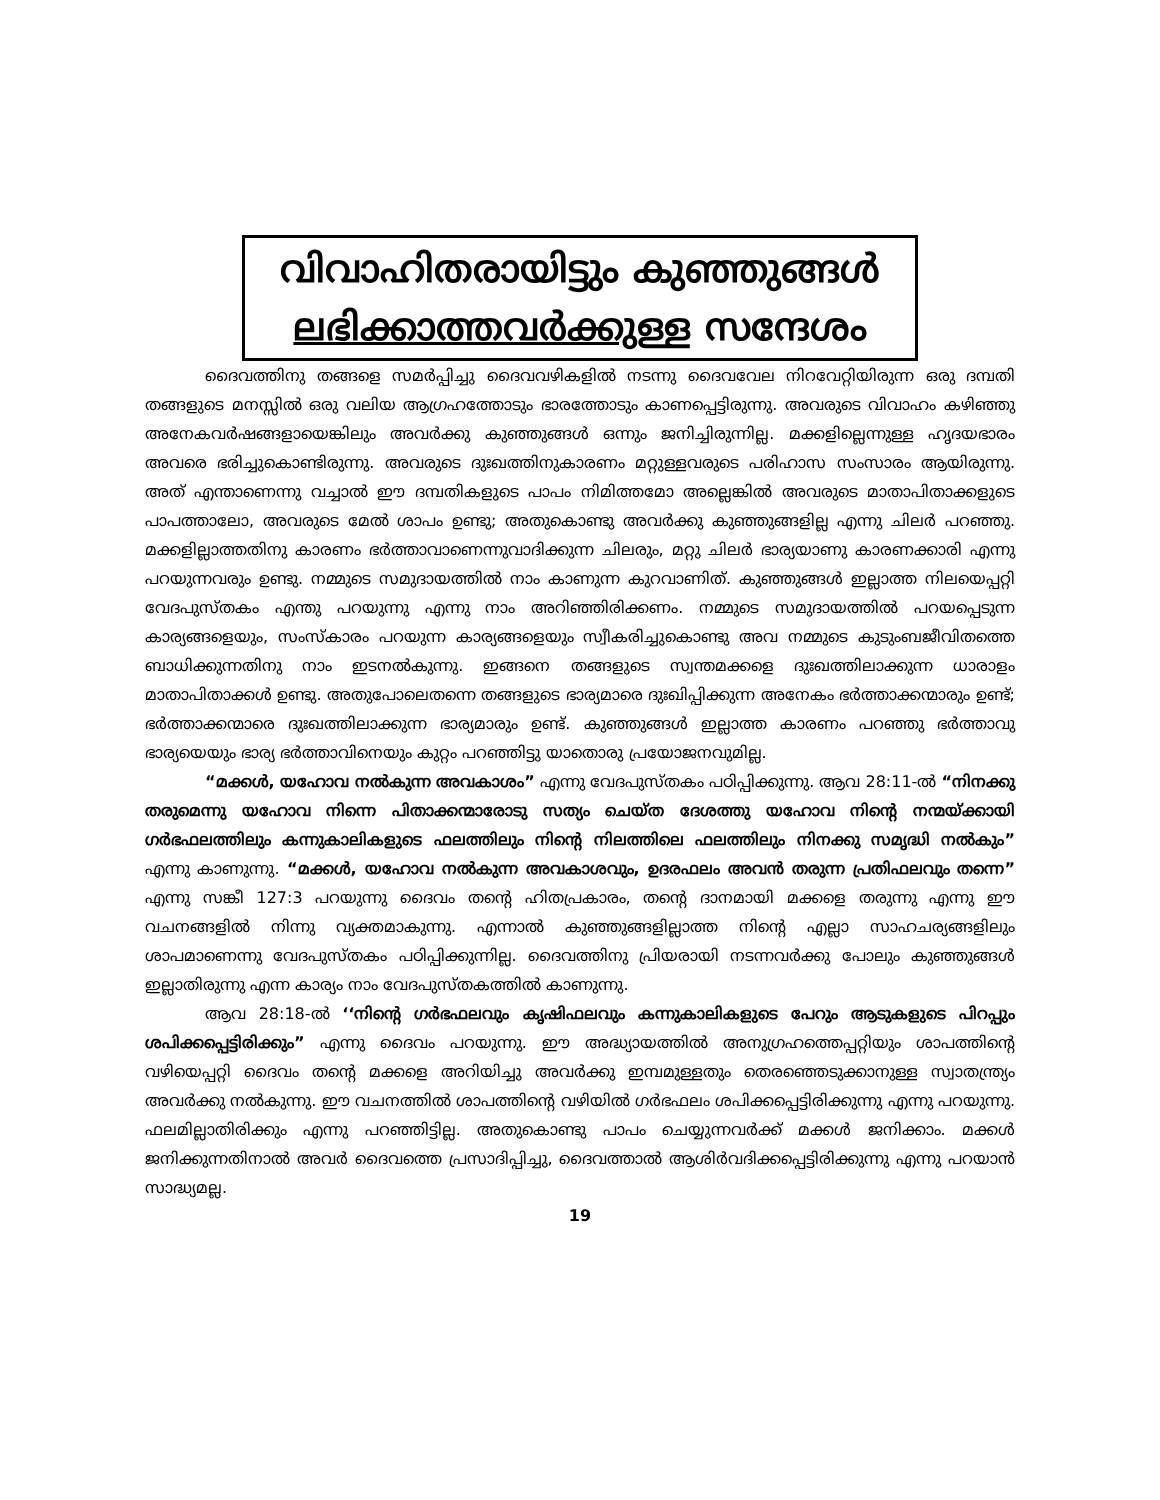വിവാഹിതരായിട്ടും കുഞ്ഞുങ്ങൾ
ലഭിക്കാത്തവർക്കുള്ള സന്ദേശം
ദൈവത്തിനു തങ്ങളെ സമർപ്പിച്ചു ദൈവവഴികളിൽ നടന്നു ദൈവവേല നിറവേറ്റിയിരുന്ന ഒരു ദമ്പതി തങ്ങളുടെ മനസ്സിൽ ഒരു വലിയ ആഗ്രഹത്തോടും ഭാരത്തോടും കാണപ്പെട്ടിരുന്നു. അവരുടെ വിവാഹം കഴിഞ്ഞു അനേകവർഷങ്ങളായെങ്കിലും അവർക്കു കുഞ്ഞുങ്ങൾ ഒന്നും ജനിച്ചിരുന്നില്ല. മക്കളില്ലെന്നുള്ള ഹൃദയഭാരം അവരെ ഭരിച്ചുകൊണ്ടിരുന്നു. അവരുടെ ദുഃഖത്തിനുകാരണം മറ്റുള്ളവരുടെ പരിഹാസ സംസാരം ആയിരുന്നു. അത് എന്താണെന്നു വച്ചാൽ ഈ ദമ്പതികളുടെ പാപം നിമിത്തമോ അല്ലെങ്കിൽ അവരുടെ മാതാപിതാക്കളുടെ പാപത്താലോ, അവരുടെ മേൽ ശാപം ഉണ്ടു; അതുകൊണ്ടു അവർക്കു കുഞ്ഞുങ്ങളില്ല എന്നു ചിലർ പറഞ്ഞു. മക്കളില്ലാത്തതിനു കാരണം ഭർത്താവാണെന്നുവാദിക്കുന്ന ചിലരും, മറ്റു ചിലർ ഭാര്യയാണു കാരണക്കാരി എന്നു പറയുന്നവരും ഉണ്ടു. നമ്മുടെ സമുദായത്തിൽ നാം കാണുന്ന കുറവാണിത്. കുഞ്ഞുങ്ങൾ ഇല്ലാത്ത നിലയെപ്പറ്റി വേദപുസ്തകം എന്തു പറയുന്നു എന്നു നാം അറിഞ്ഞിരിക്കണം. നമ്മുടെ സമുദായത്തിൽ പറയപ്പെടുന്ന കാര്യങ്ങളെയും, സംസ്കാരം പറയുന്ന കാര്യങ്ങളെയും സ്വീകരിച്ചുകൊണ്ടു അവ നമ്മുടെ കുടുംബജീവിതത്തെ ബാധിക്കുന്നതിനു നാം ഇടനൽകുന്നു. ഇങ്ങനെ തങ്ങളുടെ സ്വന്തമക്കളെ ദുഃഖത്തിലാക്കുന്ന ധാരാളം മാതാപിതാക്കൾ ഉണ്ടു. അതുപോലെതന്നെ തങ്ങളുടെ ഭാര്യമാരെ ദുഃഖിപ്പിക്കുന്ന അനേകം ഭർത്താക്കന്മാരും ഉണ്ട്; ഭർത്താക്കന്മാരെ ദുഃഖത്തിലാക്കുന്ന ഭാര്യമാരും ഉണ്ട്. കുഞ്ഞുങ്ങൾ ഇല്ലാത്ത കാരണം പറഞ്ഞു ഭർത്താവു ഭാര്യയെയും ഭാര്യ ഭർത്താവിനെയും കുറ്റം പറഞ്ഞിട്ടു യാതൊരു പ്രയോജനവുമില്ല.
“മക്കൾ, യഹോവ നൽകുന്ന അവകാശം” എന്നു വേദപുസ്തകം പഠിപ്പിക്കുന്നു. ആവ 28:11-ൽ “നിനക്കു തരുമെന്നു യഹോവ നിന്നെ പിതാക്കന്മാരോടു സത്യം ചെയ്ത ദേശത്തു യഹോവ നിന്റെ നന്മയ്ക്കായി ഗർഭഫലത്തിലും കന്നുകാലികളുടെ ഫലത്തിലും നിന്റെ നിലത്തിലെ ഫലത്തിലും നിനക്കു സമൃദ്ധി നൽകും” എന്നു കാണുന്നു. “മക്കൾ, യഹോവ നൽകുന്ന അവകാശവും, ഉദരഫലം അവൻ തരുന്ന പ്രതിഫലവും തന്നെ” എന്നു സങ്കീ 127:3 പറയുന്നു ദൈവം തന്റെ ഹിതപ്രകാരം, തന്റെ ദാനമായി മക്കളെ തരുന്നു എന്നു ഈ വചനങ്ങളിൽ നിന്നു വ്യക്തമാകുന്നു. എന്നാൽ കുഞ്ഞുങ്ങളില്ലാത്ത നിന്റെ എല്ലാ സാഹചര്യങ്ങളിലും ശാപമാണെന്നു വേദപുസ്തകം പഠിപ്പിക്കുന്നില്ല. ദൈവത്തിനു പ്രിയരായി നടന്നവർക്കു പോലും കുഞ്ഞുങ്ങൾ ഇല്ലാതിരുന്നു എന്ന കാര്യം നാം വേദപുസ്തകത്തിൽ കാണുന്നു.
ആവ 28:18-ൽ ‘‘നിന്റെ ഗർഭഫലവും കൃഷിഫലവും കന്നുകാലികളുടെ പേറും ആടുകളുടെ പിറപ്പും ശപിക്കപ്പെട്ടിരിക്കും” എന്നു ദൈവം പറയുന്നു. ഈ അദ്ധ്യായത്തിൽ അനുഗ്രഹത്തെപ്പറ്റിയും ശാപത്തിന്റെ വഴിയെപ്പറ്റി ദൈവം തന്റെ മക്കളെ അറിയിച്ചു അവർക്കു ഇമ്പമുള്ളതും തെരഞ്ഞെടുക്കാനുള്ള സ്വാതന്ത്ര്യം അവർക്കു നൽകുന്നു. ഈ വചനത്തിൽ ശാപത്തിന്റെ വഴിയിൽ ഗർഭഫലം ശപിക്കപ്പെട്ടിരിക്കുന്നു എന്നു പറയുന്നു. ഫലമില്ലാതിരിക്കും എന്നു പറഞ്ഞിട്ടില്ല. അതുകൊണ്ടു പാപം ചെയ്യുന്നവർക്ക് മക്കൾ ജനിക്കാം. മക്കൾ ജനിക്കുന്നതിനാൽ അവർ ദൈവത്തെ പ്രസാദിപ്പിച്ചു, ദൈവത്താൽ ആശിർവദിക്കപ്പെട്ടിരിക്കുന്നു എന്നു പറയാൻ സാദ്ധ്യമല്ല.
19